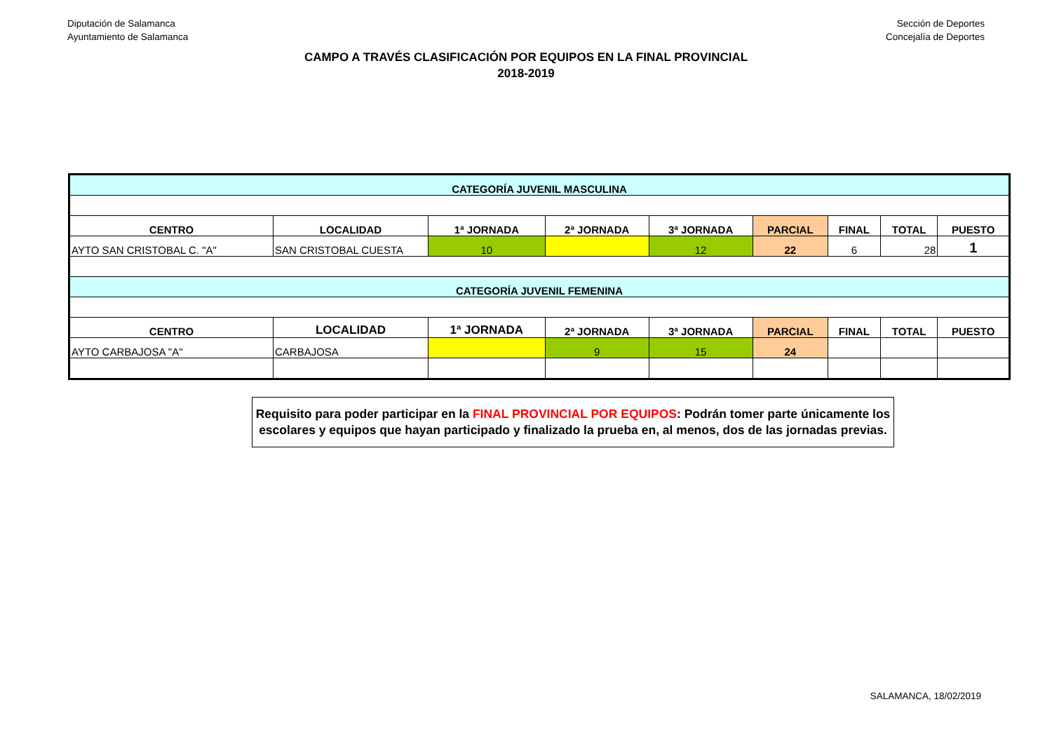Diputación de Salamanca
Ayuntamiento de Salamanca
Sección de Deportes
Concejalía de Deportes
CAMPO A TRAVÉS CLASIFICACIÓN POR EQUIPOS EN LA FINAL PROVINCIAL
2018-2019
| CATEGORÍA JUVENIL MASCULINA | | | | | | | | |
| CENTRO | LOCALIDAD | 1ª JORNADA | 2ª JORNADA | 3ª JORNADA | PARCIAL | FINAL | TOTAL | PUESTO |
| AYTO SAN CRISTOBAL C. "A" | SAN CRISTOBAL CUESTA | 10 | | 12 | 22 | 6 | 28 | 1 |
| CATEGORÍA JUVENIL FEMENINA | | | | | | | | |
| CENTRO | LOCALIDAD | 1ª JORNADA | 2ª JORNADA | 3ª JORNADA | PARCIAL | FINAL | TOTAL | PUESTO |
| AYTO CARBAJOSA "A" | CARBAJOSA | | 9 | 15 | 24 | | | |
Requisito para poder participar en la FINAL PROVINCIAL POR EQUIPOS: Podrán tomer parte únicamente los escolares y equipos que hayan participado y finalizado la prueba en, al menos, dos de las jornadas previas.
SALAMANCA, 18/02/2019